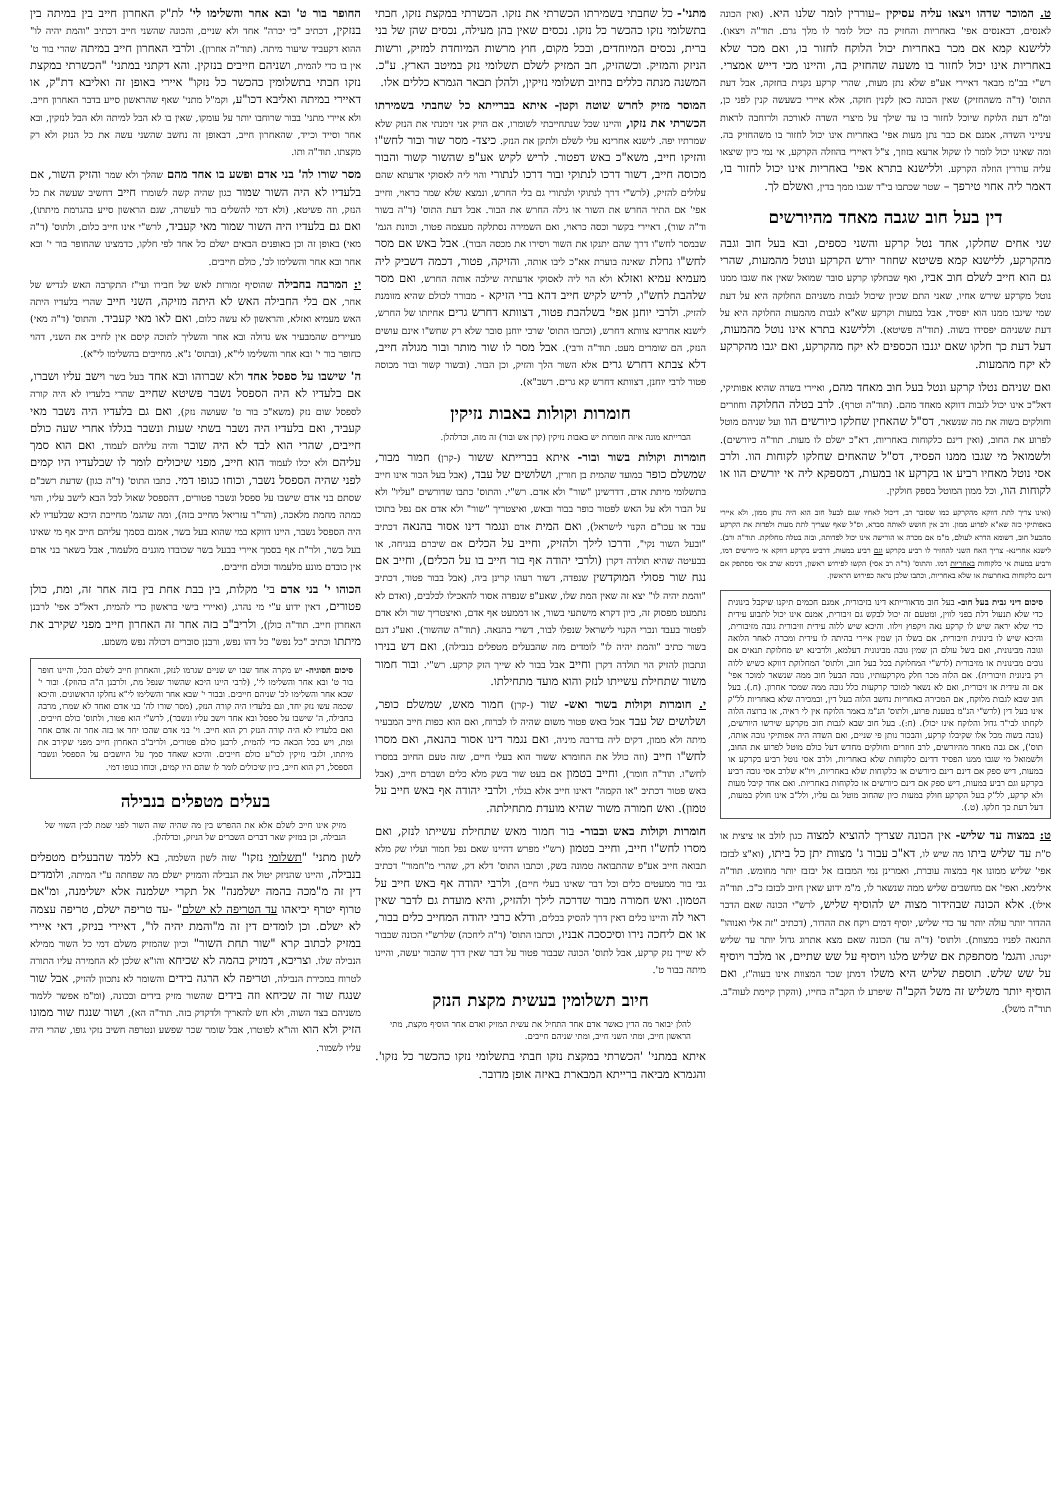ט. המוכר שדהו ויצאו עליה עסיקין –עוררין לומר שלנו היא. (ואין הכונה לאנסים, דבאנסים אפי' באחריות והחזיק בה יכול לומר לו מלך גרם. תוד"ה ויצאו). ללישנא קמא אם מכר באחריות יכול הלוקח לחזור בו, ואם מכר שלא באחריות אינו יכול לחזור בו משעה שהחזיק בה, והיינו מכי דייש אמצרי. רש"י בב"מ מבאר דאיירי אע"פ שלא נתן מעות, שהרי קרקע נקנית בחזקה, אבל דעת התוס' (ד"ה משהחזיק) שאין הכונה כאן לקנין חזקה, אלא איירי כשעשה קנין לפני כן, ומ"מ דעת הלוקח שיוכל לחזור בו עד שילך על מיצרי השדה לאורכה ולרוחבה לראות עינייני השדה, אמנם אם כבר נתן מעות אפי' באחריות אינו יכול לחזור בו משהחזיק בה. ומה שאינו יכול לומר לו שקול ארעא בזוזך, צ"ל דאיירי בהוזלה הקרקע, אי נמי כיון שיצאו עליה עוררין הוזלה הקרקע. וללישנא בתרא אפי' באחריות אינו יכול לחזור בו, דאמר ליה אחוי טירפך – שטר שכתבו בי"ד שגבו ממך בדין, ואשלם לך.
דין בעל חוב שגבה מאחד מהיורשים
שני אחים שחלקו, אחד נטל קרקע והשני כספים, ובא בעל חוב וגבה מהקרקע, ללישנא קמא פשיטא שחוזר יורש הקרקע ונוטל מהמעות, שהרי גם הוא חייב לשלם חוב אביו, ואף שבחלקו קרקע סובר שמואל שאין אח שגבו ממנו נוטל מקרקע שירש אחיו, שאני התם שכיון שיכול לגבות משניהם החלוקה היא על דעת שמי שיגבו ממנו הוא יפסיד, אבל במעות וקרקע שא"א לגבות מהמעות החלוקה היא על דעת ששניהם יפסידו בשוה. (תוד"ה פשיטא). וללישנא בתרא אינו נוטל מהמעות, דעל דעת כך חלקו שאם יגנבו הכספים לא יקח מהקרקע, ואם יגבו מהקרקע לא יקח מהמעות.
ואם שניהם נטלו קרקע ונטל בעל חוב מאחד מהם, ואיירי בשדה שהיא אפותיקי, דאל"כ אינו יכול לגבות דווקא מאחד מהם. (תוד"ה וטרף). לרב בטלה החלוקה וחוזרים וחולקים בשוה את מה שנשאר, דס"ל שהאחין שחלקו כיורשים הוו ועל שניהם מוטל לפרוע את החוב, (ואין דינם כלקוחות באחריות, דא"כ ישלם לו מעות. תוד"ה כיורשים). ולשמואל מי שגבו ממנו הפסיד, דס"ל שהאחים שחלקו לקוחות הוו. ולרב אסי נוטל מאחיו רביע או בקרקע או במעות, דמספקא ליה אי יורשים הוו או לקוחות הוו, וכל ממון המוטל בספק חולקין.
(ואינו צריך לתת דווקא מהקרקע כמו שסובר רב, דיכול לאחיו שגם לבעל חוב הוא היה נותן ממון, ולא איירי באפותיקי כזה שא"א לפרוע ממון. ורב אין חושש לאותה סברא, וס"ל שאף שצריך לתת מעות ולפדות את הקרקע מהבעל חוב, דשומא הדרא לעולם, מ"מ אם מכרה או הורישה אינו יכול לפדותה, ובזה בטלה מחלוקת. תוד"ה ורב). לישנא אחרינא- צריך האח השני להחזיר לו רביע בקרקע וגם רביע במעות, דרביע בקרקע דווקא אי כיורשים דמו, ורביע במעות אי כלקוחות באחריות דמו. והתוס' (ד"ה רב אסי) הקשו לפירוש ראשון, דנימא שרב אסי מסתפק אם דינם כלקוחות באחרעות או שלא באחריות, וכתבו שלכן נראה כפירוש הראשון.
סיכום דיני גבית בעל חוב- בעל חוב מדאורייתא דינו בזיבורית, אמנם חכמים תיקנו שיקבל בינונית כדי שלא תנעול דלת בפני לווין, ומטעם זה יכול לבקש גם זיבורית, אמנם אינו יכול לתבוע עידית כדי שלא יראה שיש לו קרקע נאה ויקפוץ וילוו. והיכא שיש ללוה עידית וזיבורית גובה מזיבורית, והיכא שיש לו בינונית וזיבורית, אם בשלו הן שמין איירי בהיתה לו עידית ומכרה לאחר הלואה וגובה מבינונית, ואם בשל עולם הן שמין גובה מבינונית דעלמא, ולרבינא יש מחלוקת תנאים אם גובים מבינונית או מזיבורית (לרש"י המחלוקת בכל בעל חוב, ולתוס' המחלוקת דווקא כשיש ללוה רק בינונית וזיבורית). אם הלוה מכר חלק מקרקעותיו, גובה הבעל חוב ממה שנשאר למוכר אפי' אם זה עידית או זיבורית, ואם לא נשאר למוכר קרקעות כלל גובה ממה שמכר אחרון. (ח.). בעל חוב שבא לגבות מלוקח, אם המכירה באחריות נחשב הלוה בעל דין, ובמכירה שלא באחריות לל"ק אינו בעל דין (לרש"י הנ"מ בטענת פרוע, ולתוס' הנ"מ באמר הלוקח אין לי ראיה, או ברוצה הלוה לקחתו לבי"ד גדול והלוקח אינו יכול). (ח:). בעל חוב שבא לגבות חוב מקרקע שירשו היורשים, (גובה בשוה מכל אלו שקיבלו קרקע, והבכור נותן פי שניים, ואם השדה היה אפותיקי גובה אותה, תוס'), אם גבה מאחד מהיורשים, לרב חוזרים וחולקים מחדש דעל כולם מוטל לפרוע את החוב, ולשמואל מי שגבו ממנו הפסיד דדינם כלקוחות שלא באחריות, ולרב אסי נוטל רביע בקרקע או במעות, דיש ספק אם דינם דינם כיורשים או כלקוחות שלא באחריות, ויו"א שלרב אסי גובה רביע בקרקע וגם רביע במעות, דיש ספק אם דינם כיורשים או כלקוחות באחריות. ואם אחד קיבל מעות ולא קרקע, לל"ק בעל הקרקע חולק במעות כיון שהחוב מוטל גם עליו, ולל"ב אינו חולק במעות, דעל דעת כך חלקו. (ט.).
ט: במצוה עד שליש- אין הכונה שצריך להוציא למצוה כגון לולב או ציצית או ס"ת עד שליש ביתו מה שיש לו, דא"כ עבור ג' מצוות יתן כל ביתו, (וא"צ לבזבז אפי' שליש ממונו אף במצוה עוברת, ואמרינן נמי המבזבז אל יבזבז יותר מחומש. תוד"ה אילימא. ואפי' אם מחשבים שליש ממה שנשאר לו, מ"מ ידוע שאין חיוב לבזבז כ"כ. תוד"ה אילו). אלא הכונה שבהידור מצוה יש להוסיף שליש, לרש"י הכונה שאם הדבר ההדור יותר עולה יותר עד כדי שליש, יוסיף דמים ויקח את ההדור, (דכתיב "זה אלי ואנוהו" התנאה לפניו במצוות). ולתוס' (ד"ה עד) הכונה שאם מצא אתרוג גדול יותר עד שליש יקנהו. והגמ' מסתפקת אם שליש מלגו ויוסיף על שש שתיים, או מלבר ויוסיף על שש שלש. תוספת שליש היא משלו דמתן שכר המצוות אינו בעוה"ז, ואם הוסיף יותר משליש זה משל הקב"ה שיפרע לו הקב"ה בחייו, (והקרן קיימת לעוה"ב. תוד"ה משל).
מתני'- כל שחבתי בשמירתו הכשרתי את נזקו. הכשרתי במקצת נזקו, חבתי בתשלומי נזקו כהכשר כל נזקו. נכסים שאין בהן מעילה, נכסים שהן של בני ברית, נכסים המיוחדים, ובכל מקום, חוץ מרשות המיוחדת למזיק, ורשות הניזק והמזיק. וכשהזיק, חב המזיק לשלם תשלומי נזק במיטב הארץ. ע"כ. המשנה מנתה כללים בחיוב תשלומי נזיקין, ולהלן תבאר הגמרא כללים אלו.
המוסר מזיק לחרש שוטה וקטן- איתא בברייתא כל שחבתי בשמירתו הכשרתי את נזקו, והיינו שכל שנתחייבתי לשומרו, אם הזיק אני זימנתי את הנזק שלא שמרתיו יפה. לישנא אחרינא עלי לשלם ולתקן את הנזק. כיצד- מסר שור ובור לחש"ו והזיקו חייב, משא"כ באש דפטור. לריש לקיש אע"פ שהשור קשור והבור מכוסה חייב, דשור דרכו לנתוקי ובור דרכו לנתורי והוי ליה לאסוקי אדעתא שהם עלולים להזיק, (לרש"י דרך לנתוקי ולנתורי גם בלי החרש, ונמצא שלא שמר כראוי, וחייב אפי' אם התיר החרש את השור או גילה החרש את הבור. אבל דעת התוס' (ד"ה בשור וד"ה שור), דאיירי בקשר וכסה כראוי, ואם השמירה נסתלקה מעצמה פטור, וכוונת הגמ' שבמסר לחש"ו דרך שהם יתנקו את השור ויסירו את מכסה הבור). אבל באש אם מסר לחש"ו גחלת שאינה בוערת אא"כ ליבו אותה, והזיקה, פטור, דכמה דשביק ליה מעמיא עמיא ואזלא ולא הוי ליה לאסוקי אדעתיה שילבה אותה החרש, ואם מסר שלהבת לחש"ו, לריש לקיש חייב דהא ברי הזיקא - מבורר לכולם שהיא מזומנת להזיק. ולרבי יוחנן אפי' בשלהבת פטור, דצוותא דחרש גרים אחיזתו של החרש, לישנא אחרינא צוותא דחרש, (וכתבו התוס' שרבי יוחנן סובר שלא רק שחש"ו אינם עושים הנזק, הם שומרים מעט. תוד"ה ורבי). אבל מסר לו שור מותר ובור מגולה חייב, דלא צבתא דחרש גרים אלא השור הלך והזיק, וכן הבור. (ובשור קשור ובור מכוסה פטור לרבי יוחנן, דצוותא דחרש קא גרים. רשב"א).
חומרות וקולות באבות נזיקין
הברייתא מונה איזה חומרות יש באבות נזיקין (קרן אש ובור) זה מזה, וכדלהלן.
חומרות וקולות בשור ובור- איתא בברייתא ששור (-קרן) חמור מבור, שמשלם כופר במועד שהמית בן חורין, ושלושים של עבד, (אבל בעל הבור אינו חייב בתשלומי מיתת אדם, דדרשינן "שור" ולא אדם. רש"י. והתוס' כתבו שדורשים "עליו" ולא על הבור ולא על האש לפטור כופר בבור ובאש, ואיצטריך "שור" ולא אדם אם נפל בתוכו עבד או עכו"ם הקנוי לישראל), ואם המית אדם ונגמר דינו אסור בהנאה דכתיב "ובעל השור נקי", ודרכו לילך ולהזיק, וחייב על הכלים אם שיברם בנגיחה, או בבעיטה שהיא תולדה דקרן (ולרבי יהודה אף בור חייב בו על הכלים), וחייב אם נגח שור פסולי המוקדשין שנפדה, דשור רעהו קרינן ביה, (אבל בבור פטור, דכתיב "והמת יהיה לו" יצא זה שאין המת שלו, שאע"פ שנפדה אסור להאכילו לכלבים, (ואדם לא נתמעט מפסוק זה, כיון דקרא מישתעי בשור, או דממעט אף אדם, ואיצטריך שור ולא אדם לפטור בעבד ונכרי הקנוי לישראל שנפלו לבור, דשרי בהנאה. (תוד"ה שהשור). ואע"ג דגם בשור כתיב "והמת יהיה לו" לומדים מזה שהבעלים מטפלים בנבילה), ואם דש בנירו ונתכוון להזיק הוי תולדה דקרן וחייב אבל בבור לא שייך הזק קרקע. רש"י. ובור חמור משור שתחילת עשייתו לנזק והוא מועד מתחילתו.
י. חומרות וקולות בשור ואש- שור (-קרן) חמור מאש, שמשלם כופר, ושלושים של עבד אבל באש פטור משום שהיה לו לברוח, ואם הוא כפות חייב המבעיר מיתה ולא ממון, דקים ליה בדרבה מיניה, ואם נגמר דינו אסור בהנאה, ואם מסרו לחש"ו חייב (וזה כולל את החומרא ששור הוא בעלי חיים, שזה טעם החיוב במסרו לחש"ו. תוד"ה חומר), וחייב בטמון אם בעט שור בשק מלא כלים ושברם חייב, (אבל באש פטור דכתיב "או הקמה" דאינו חייב אלא בגלוי, ולרבי יהודה אף באש חייב על טמון). ואש חמורה משור שהיא מועדת מתחילתה.
חומרות וקולות באש ובבור- בור חמור מאש שתחילת עשייתו לנזק, ואם מסרו לחש"ו חייב, וחייב בטמון (רש"י מפרש דהיינו שאם נפל חמור ועליו שק מלא תבואה חייב אע"פ שהתבואה טמונה בשק, וכתבו התוס' דלא דק, שהרי מ"חמור" דכתיב גבי בור ממעטים כלים וכל דבר שאינו בעלי חיים), ולרבי יהודה אף באש חייב על הטמון. ואש חמורה מבור שדרכה לילך ולהזיק, והיא מועדת גם לדבר שאין ראוי לה והיינו כלים דאין דרך להסיק בכלים, ודלא כרבי יהודה המחייב כלים בבור, או אם ליחכה נירו וסיכסכה אבניו, וכתבו התוס' (ד"ה ליחכה) שלרש"י הכונה שבבור לא שייך נזק קרקע, אבל לתוס' הכונה שבבור פטור על דבר שאין דרך שהבור יעשה, והיינו מיתה בבור ט'.
חיוב תשלומין בעשית מקצת הנזק
להלן יבואר מה הדין כאשר אדם אחד התחיל את עשית המזיק ואדם אחר הוסיף מקצת, מתי הראשון חייב, ומתי השני חייב, ומתי שניהם חייבים.
איתא במתני' 'הכשרתי במקצת נזקו חבתי בתשלומי נזקו כהכשר כל נזקו'. והגמרא מביאה ברייתא המבארת באיזה אופן מדובר.
החופר בור ט' ובא אחר והשלימו לי' לת"ק האחרון חייב בין במיתה בין בנזקין, דכתיב "כי יכרה" אחד ולא שניים, והכונה שהשני חייב דכתיב "והמת יהיה לו" ההוא דקעביד שיעור מיתה. (תוד"ה אחרון). ולרבי האחרון חייב במיתה שהרי בור ט' אין בו כדי להמית, ושניהם חייבים בנזקין. והא דקתני במתני' "הכשרתי במקצת נזקו חבתי בתשלומין כהכשר כל נזקו" איירי באופן זה ואליבא דת"ק, או דאיירי במיתה ואליבא דכו"ע, וקמ"ל מתני' שאף שהראשון סייע בדבר האחרון חייב. ולא איירי מתני' בבור שרוחבו יותר על עומקו, שאין בו לא הבל למיתה ולא הבל לנזקין, ובא אחר וסייד וכייד, שהאחרון חייב, דבאופן זה נחשב שהשני עשה את כל הנזק ולא רק מקצתו. תוד"ה ותו.
מסר שורו לה' בני אדם ופשע בו אחד מהם שהלך ולא שמר והזיק השור, אם בלעדיו לא היה השור שמור כגון שהיה קשה לשומרו חייב דחשיב שעשה את כל הנזק, וזה פשיטא, (ולא דמי להשלים בור לעשרה, שגם הראשון סייע בהגרמת מיתתו), ואם גם בלעדיו היה השור שמור מאי קעביד, לרש"י אינו חייב כלום, ולתוס' (ד"ה מאי) באופן זה וכן באופנים הבאים ישלם כל אחד לפי חלקו, כדמצינו שהחופר בור י' ובא אחר ובא אחר והשלימו לכ', כולם חייבים.
י: המרבה בחבילה שהוסיף זמורות לאש של חבירו ועי"ז התקרבה האש לגדיש של אחר, אם בלי החבילה האש לא היתה מזיקה, השני חייב שהרי בלעדיו היתה האש מעמיא ואזלא, והראשון לא עשה כלום, ואם לאו מאי קעביד. והתוס' (ד"ה מאי) מעיירים שהמבעיר אש גדולה ובא אחר והשליך לתוכה קיסם אין לחייב את השני, דהוי כחופר בור י' ובא אחר והשלימו לי"א, (ובתוס' נ"א. מחייבים בהשלימו לי"א).
ה' שישבו על ספסל אחד ולא שברוהו ובא אחד בעל בשר וישב עליו ושברו, אם בלעדיו לא היה הספסל נשבר פשיטא שחייב שהרי בלעדיו לא היה קורה לספסל שום נזק (משא"כ בור ט' שעושה נזק), ואם גם בלעדיו היה נשבר מאי קעביד, ואם בלעדיו היה נשבר בשתי שעות ונשבר בגללו אחרי שעה כולם חייבים, שהרי הוא לבד לא היה שובר והיה עליהם לעמוד, ואם הוא סמך עליהם ולא יכלו לעמוד הוא חייב, מפני שיכולים לומר לו שבלעדיו היו קמים לפני שהיה הספסל נשבר, וכוחו כגופו דמי. כתבו התוס' (ד"ה כגון) שדעת רשב"ם שסתם בני אדם שישבו על ספסל ונשבר פטורים, דהספסל שאול לכל הבא לישב עליו, והוי כמתה מחמת מלאכה, (והר"ר עזריאל מחייב בזה), ומה שהגמ' מחייבת היכא שבלעדיו לא היה הספסל נשבר, היינו דווקא במי שהוא בעל בשר, אמנם בסמך עליהם חייב אף מי שאינו בעל בשר, ולר"ת אף בסמך איירי בבעל בשר שכובדו מוגנים מלעמוד, אבל בשאר בני אדם אין כובדם מונע מלעמוד וכולם חייבים.
הכוהו י' בני אדם בי' מקלות, בין בבת אחת בין בזה אחר זה, ומת, כולן פטורים, דאין ידוע ע"י מי נהרג, (ואיירי בישי בראשון כדי להמית, דאל"כ אפי' לרבנן האחרון חייב. תוד"ה כולן), ולריב"ב בזה אחר זה האחרון חייב מפני שקירב את מיתתו וכתיב "כל נפש" כל דהו נפש, ורבנן סוברים דכולה נפש משמע.
סיכום הסוגיה- יש מקרה אחד שבו יש שניים שגרמו לנזק, והאחרון חייב לשלם הכל, והיינו חופר בור ט' ובא אחר והשלימו לי', (לרבי היינו היכא שהשור שנפל מת, ולרבנן ה"ה בהוזק). ובור י' שבא אחר והשלימו לכ' שניהם חייבים. ובבור י' שבא אחר והשלימו לי"א נחלקו הראשונים. והיכא שכמה עשו נזק יחד, וגם בלעדיו היה קורה הנזק, (מסר שורו לה' בני אדם ואחד לא שמרו, מרבה בחבילה, ה' שישבו על ספסל ובא אחד וישב עליו ונשבר), לרש"י הוא פטור, ולתוס' כולם חייבים. ואם בלעדיו לא היה קורה הנזק רק הוא חייב. וי' בני אדם שהכו יחד או בזה אחר זה אדם אחר ומת, ויש בכל הכאה כדי להמית, לרבנן כולם פטורים, ולריב"ב האחרון חייב מפני שקירב את מיתתו, ולגבי נזיקין לכו"ע כולם חייבים. והיכא שאחד סמך על היושבים על הספסל ונשבר הספסל, רק הוא חייב, כיון שיכולים לומר לו שהם היו קמים, וכוחו כגופו דמי.
בעלים מטפלים בנבילה
מזיק אינו חייב לשלם אלא את ההפרש בין מה שהיה שוה השור לפני שמת לבין השווי של הנבילה, וכן במזיק שאר דברים השברים של הניזק, וכדלהלן.
לשון מתני' "תשלומי נזקו" שזה לשון השלמה, בא ללמד שהבעלים מטפלים בנבילה, והיינו שהניזק יטול את הנבילה והמזיק ישלם מה שפחתה ע"י המיתה, ולומדים דין זה מ"מכה בהמה ישלמנה" אל תקרי ישלמנה אלא ישלימנה, ומ"אם טרוף יטרף יביאהו עד הטריפה לא ישלם" -עד טריפה ישלם, טריפה עצמה לא ישלם. וכן לומדים דין זה מ"והמת יהיה לו", דאיירי בניזק, דאי איירי במזיק לכתוב קרא "שור תחת השור" וכיון שהמזיק משלם דמי כל השור ממילא הנבילה שלו. וצריכא, דמזיק בהמה לא שכיחא והו"א שלכן לא החמירה עליו התורה לטרוח במכירת הנבילה, וטריפה לא הרגה בידים והשומר לא נתכוון להזיק, אבל שור שנגח שור זה שכיחא וזה בידים שהשור מזיק בידים ובכונה, (ומ"מ אפשר ללמוד משניהם בצד השוה, ולא חש להאריך ולדקדק בזה. תוד"ה הא), ושור שנגח שור ממונו הזיק ולא הוא והו"א לפוטרו, אבל שומר שכר שפשע ונטרפה חשיב נזקי גופו, שהרי היה עליו לשמור.